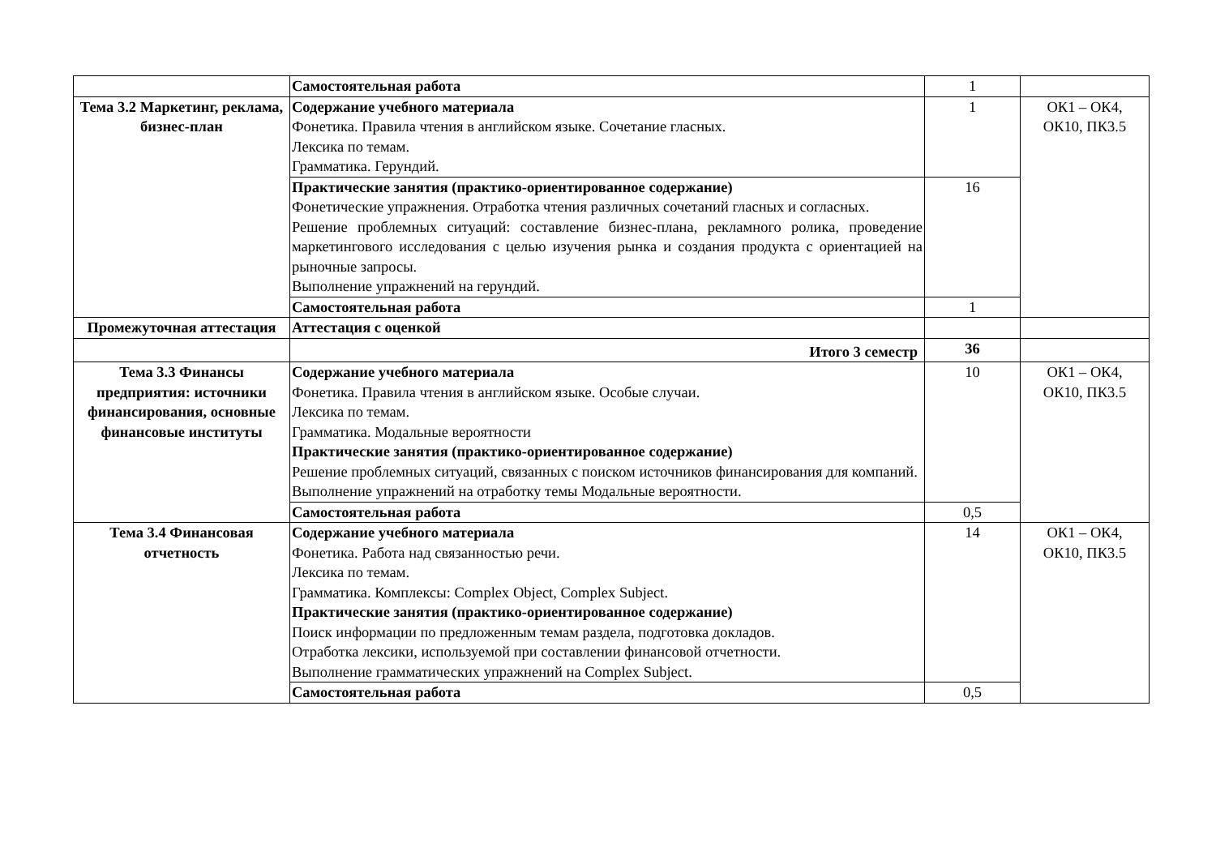| | Самостоятельная работа | 1 | |
| Тема 3.2 Маркетинг, реклама, бизнес-план | Содержание учебного материала Фонетика. Правила чтения в английском языке. Сочетание гласных. Лексика по темам. Грамматика. Герундий. | 1 | ОК1 – ОК4, ОК10, ПК3.5 |
| | Практические занятия (практико-ориентированное содержание) Фонетические упражнения. Отработка чтения различных сочетаний гласных и согласных. Решение проблемных ситуаций: составление бизнес-плана, рекламного ролика, проведение маркетингового исследования с целью изучения рынка и создания продукта с ориентацией на рыночные запросы. Выполнение упражнений на герундий. | 16 | |
| | Самостоятельная работа | 1 | |
| Промежуточная аттестация | Аттестация с оценкой | | |
| | Итого 3 семестр | 36 | |
| Тема 3.3 Финансы предприятия: источники финансирования, основные финансовые институты | Содержание учебного материала Фонетика. Правила чтения в английском языке. Особые случаи. Лексика по темам. Грамматика. Модальные вероятности Практические занятия (практико-ориентированное содержание) Решение проблемных ситуаций, связанных с поиском источников финансирования для компаний. Выполнение упражнений на отработку темы Модальные вероятности. | 10 | ОК1 – ОК4, ОК10, ПК3.5 |
| | Самостоятельная работа | 0,5 | |
| Тема 3.4 Финансовая отчетность | Содержание учебного материала Фонетика. Работа над связанностью речи. Лексика по темам. Грамматика. Комплексы: Complex Object, Complex Subject. Практические занятия (практико-ориентированное содержание) Поиск информации по предложенным темам раздела, подготовка докладов. Отработка лексики, используемой при составлении финансовой отчетности. Выполнение грамматических упражнений на Complex Subject. | 14 | ОК1 – ОК4, ОК10, ПК3.5 |
| | Самостоятельная работа | 0,5 | |